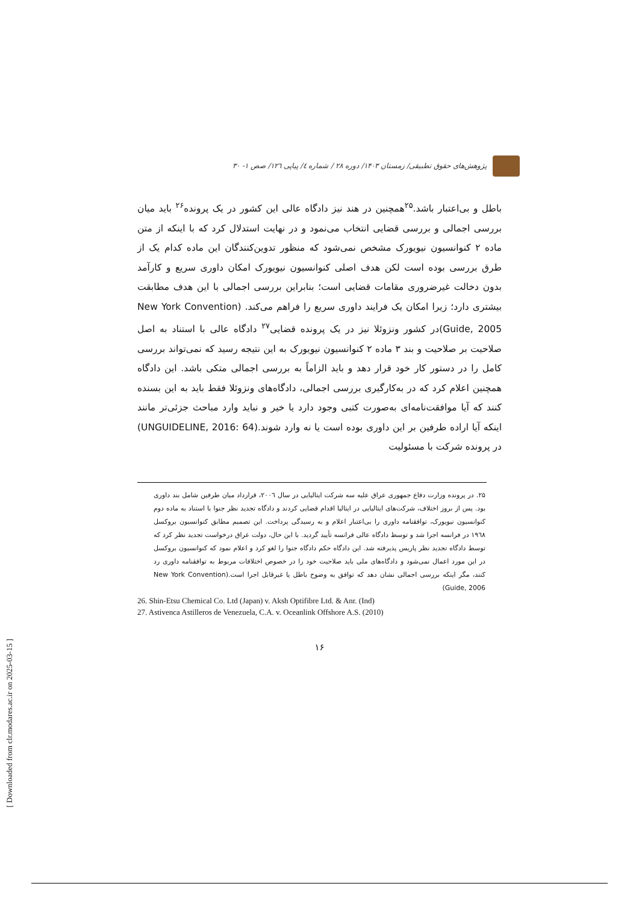پژوهش‌های حقوق تطبیقی/ زمستان ۱۴۰۳/ دوره ۲۸ / شماره ٤/ پیاپی ۱۲٦/ صص ۱- ۳۰
باطل و بی‌اعتبار باشد.<sup>۲۵</sup>همچنین در هند نیز دادگاه عالی این کشور در یک پرونده<sup>۲۶</sup> باید میان بررسی اجمالی و بررسی قضایی انتخاب می‌نمود و در نهایت استدلال کرد که با اینکه از متن ماده ۲ کنوانسیون نیویورک مشخص نمی‌شود که منظور تدوین‌کنندگان این ماده کدام یک از طرق بررسی بوده است لکن هدف اصلی کنوانسیون نیویورک امکان داوری سریع و کارآمد بدون دخالت غیرضروری مقامات قضایی است؛ بنابراین بررسی اجمالی با این هدف مطابقت بیشتری دارد؛ زیرا امکان یک فرایند داوری سریع را فراهم می‌کند. (New York Convention Guide, 2005)در کشور ونزوئلا نیز در یک پرونده قضایی<sup>۲۷</sup> دادگاه عالی با استناد به اصل صلاحیت بر صلاحیت و بند ۳ ماده ۲ کنوانسیون نیویورک به این نتیجه رسید که نمی‌تواند بررسی کامل را در دستور کار خود قرار دهد و باید الزاماً به بررسی اجمالی متکی باشد. این دادگاه همچنین اعلام کرد که در به‌کارگیری بررسی اجمالی، دادگاه‌های ونزوئلا فقط باید به این بسنده کنند که آیا موافقت‌نامه‌ای به‌صورت کتبی وجود دارد یا خیر و نباید وارد مباحث جزئی‌تر مانند اینکه آیا اراده طرفین بر این داوری بوده است یا نه وارد شوند.(UNGUIDELINE, 2016: 64) در پرونده شرکت با مسئولیت
۲۵. در پرونده وزارت دفاع جمهوری عراق علیه سه شرکت ایتالیایی در سال ۲۰۰٦، قرارداد میان طرفین شامل بند داوری بود. پس از بروز اختلاف، شرکت‌های ایتالیایی در ایتالیا اقدام قضایی کردند و دادگاه تجدید نظر جنوا با استناد به ماده دوم کنوانسیون نیویورک، توافقنامه داوری را بی‌اعتبار اعلام و به رسیدگی پرداخت. این تصمیم مطابق کنوانسیون بروکسل ۱۹٦۸ در فرانسه اجرا شد و توسط دادگاه عالی فرانسه تأیید گردید. با این حال، دولت عراق درخواست تجدید نظر کرد که توسط دادگاه تجدید نظر پاریس پذیرفته شد. این دادگاه حکم دادگاه جنوا را لغو کرد و اعلام نمود که کنوانسیون بروکسل در این مورد اعمال نمی‌شود و دادگاه‌های ملی باید صلاحیت خود را در خصوص اختلافات مربوط به توافقنامه داوری رد کنند، مگر اینکه بررسی اجمالی نشان دهد که توافق به وضوح باطل یا غیرقابل اجرا است.(New York Convention Guide, 2006)
26. Shin-Etsu Chemical Co. Ltd (Japan) v. Aksh Optifibre Ltd. & Anr. (Ind)
27. Astivenca Astilleros de Venezuela, C.A. v. Oceanlink Offshore A.S. (2010)
۱۶
[ Downloaded from clr.modares.ac.ir on 2025-03-15 ]